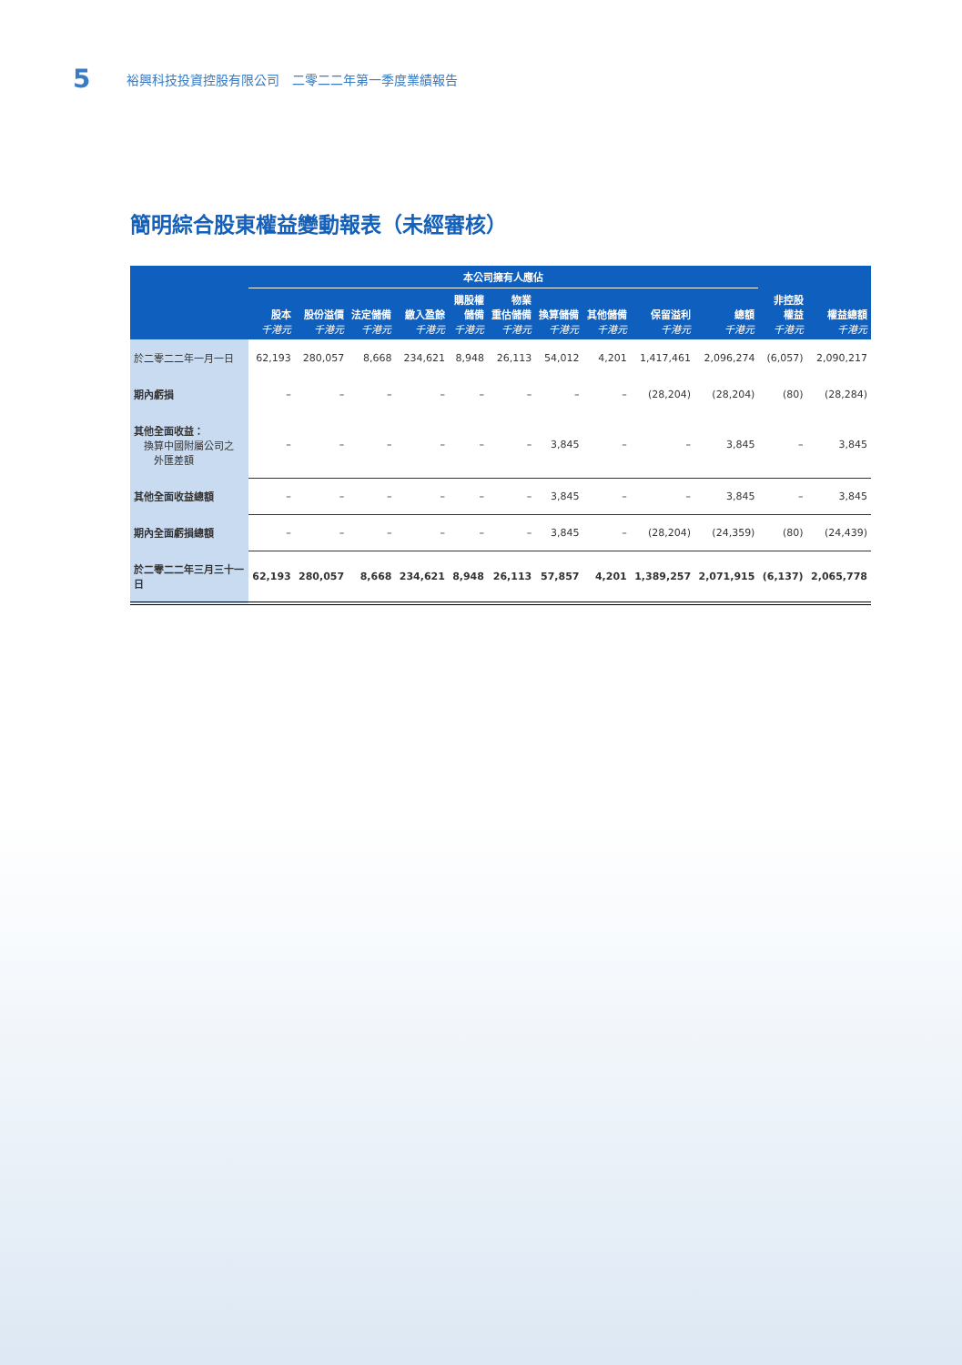5 裕興科技投資控股有限公司　二零二二年第一季度業績報告
簡明綜合股東權益變動報表（未經審核）
| | 本公司擁有人應佔 | | | | | | | | | | | |
| --- | --- | --- | --- | --- | --- | --- | --- | --- | --- | --- | --- | --- |
| | 股本 千港元 | 股份溢價 千港元 | 法定儲備 千港元 | 繳入盈餘 千港元 | 購股權 儲備 千港元 | 物業 重估儲備 千港元 | 換算儲備 千港元 | 其他儲備 千港元 | 保留溢利 千港元 | 總額 千港元 | 非控股 權益 千港元 | 權益總額 千港元 |
| 於二零二二年一月一日 | 62,193 | 280,057 | 8,668 | 234,621 | 8,948 | 26,113 | 54,012 | 4,201 | 1,417,461 | 2,096,274 | (6,057) | 2,090,217 |
| 期內虧損 | – | – | – | – | – | – | – | – | (28,204) | (28,204) | (80) | (28,284) |
| 其他全面收益： 換算中國附屬公司之 外匯差額 | – | – | – | – | – | – | 3,845 | – | – | 3,845 | – | 3,845 |
| 其他全面收益總額 | – | – | – | – | – | – | 3,845 | – | – | 3,845 | – | 3,845 |
| 期內全面虧損總額 | – | – | – | – | – | – | 3,845 | – | (28,204) | (24,359) | (80) | (24,439) |
| 於二零二二年三月三十一日 | 62,193 | 280,057 | 8,668 | 234,621 | 8,948 | 26,113 | 57,857 | 4,201 | 1,389,257 | 2,071,915 | (6,137) | 2,065,778 |